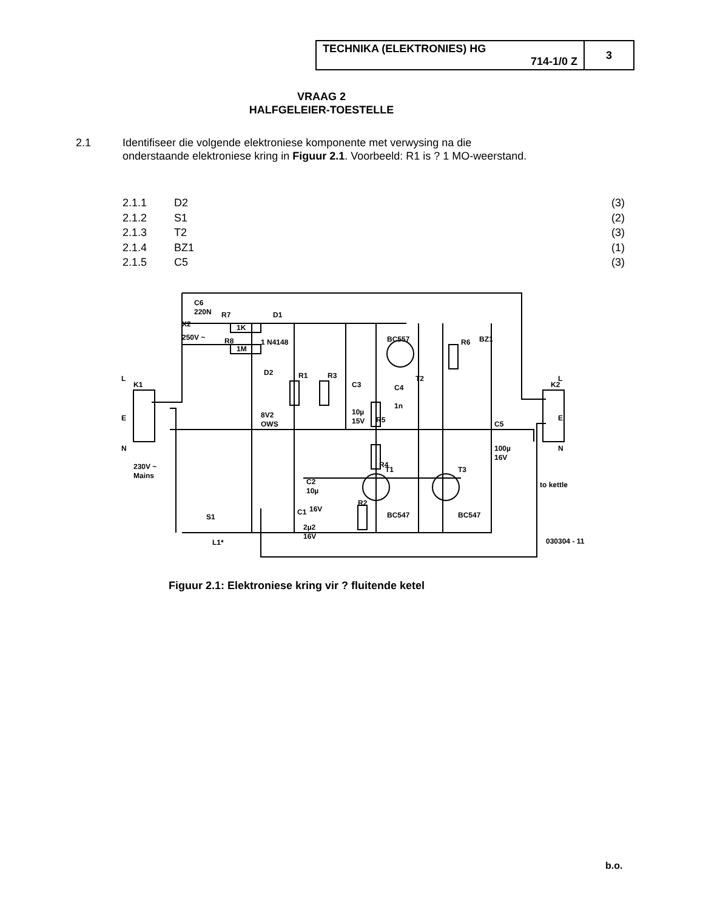| TECHNIKA (ELEKTRONIES) HG 714-1/0 Z | 3 |
VRAAG 2
HALFGELEIER-TOESTELLE
2.1 Identifiseer die volgende elektroniese komponente met verwysing na die onderstaande elektroniese kring in Figuur 2.1. Voorbeeld: R1 is ? 1 MO-weerstand.
2.1.1 D2 (3)
2.1.2 S1 (2)
2.1.3 T2 (3)
2.1.4 BZ1 (1)
2.1.5 C5 (3)
C6
220N
R7
1K
X2
250V ~
R8
1M
D1
1 N4148
D2
8V2
OWS
R1
R3
C3
10µ
15V
BC557
T2
C4
1n
R5
R4
R6
BZ1
C5
100µ
16V
K2
L
E
N
to kettle
K1
L
E
N
230V ~
Mains
C2
10µ
16V
C1
2µ2
16V
R2
T1
BC547
T3
BC547
S1
L1*
030304 - 11
Figuur 2.1: Elektroniese kring vir ? fluitende ketel
b.o.